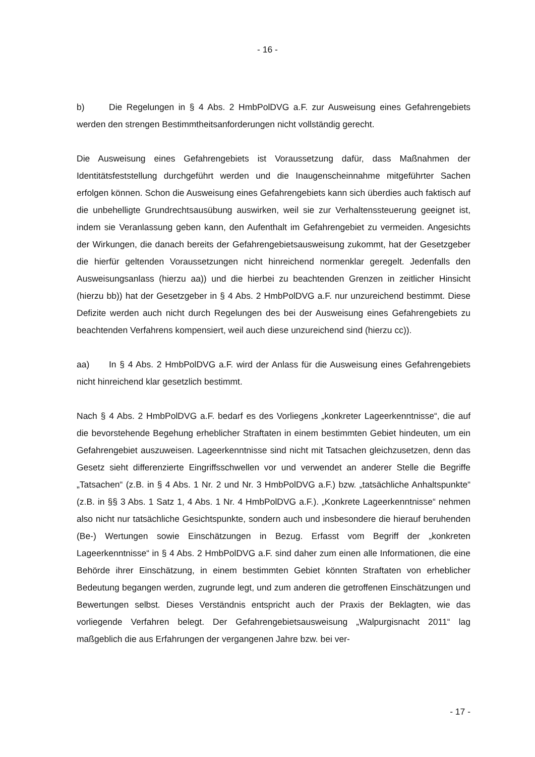- 16 -
b) Die Regelungen in § 4 Abs. 2 HmbPolDVG a.F. zur Ausweisung eines Gefahren­gebiets werden den strengen Bestimmtheitsanforderungen nicht vollständig gerecht.
Die Ausweisung eines Gefahrengebiets ist Voraussetzung dafür, dass Maßnahmen der Identitätsfeststellung durchgeführt werden und die Inaugenscheinnahme mitgeführter Sa­chen erfolgen können. Schon die Ausweisung eines Gefahrengebiets kann sich überdies auch faktisch auf die unbehelligte Grundrechtsausübung auswirken, weil sie zur Verhal­tenssteuerung geeignet ist, indem sie Veranlassung geben kann, den Aufenthalt im Ge­fahrengebiet zu vermeiden. Angesichts der Wirkungen, die danach bereits der Gefahren­gebietsausweisung zukommt, hat der Gesetzgeber die hierfür geltenden Voraussetzun­gen nicht hinreichend normenklar geregelt. Jedenfalls den Ausweisungsanlass (hier­zu aa)) und die hierbei zu beachtenden Grenzen in zeitlicher Hinsicht (hierzu bb)) hat der Gesetzgeber in § 4 Abs. 2 HmbPolDVG a.F. nur unzureichend bestimmt. Diese Defizite werden auch nicht durch Regelungen des bei der Ausweisung eines Gefahrengebiets zu beachtenden Verfahrens kompensiert, weil auch diese unzureichend sind (hierzu cc)).
aa) In § 4 Abs. 2 HmbPolDVG a.F. wird der Anlass für die Ausweisung eines Gefah­rengebiets nicht hinreichend klar gesetzlich bestimmt.
Nach § 4 Abs. 2 HmbPolDVG a.F. bedarf es des Vorliegens „konkreter Lageerkenntnis­se“, die auf die bevorstehende Begehung erheblicher Straftaten in einem bestimmten Ge­biet hindeuten, um ein Gefahrengebiet auszuweisen. Lageerkenntnisse sind nicht mit Tat­sachen gleichzusetzen, denn das Gesetz sieht differenzierte Eingriffsschwellen vor und verwendet an anderer Stelle die Begriffe „Tatsachen“ (z.B. in § 4 Abs. 1 Nr. 2 und Nr. 3 HmbPolDVG a.F.) bzw. „tatsächliche Anhaltspunkte“ (z.B. in §§ 3 Abs. 1 Satz 1, 4 Abs. 1 Nr. 4 HmbPolDVG a.F.). „Konkrete Lageerkenntnisse“ nehmen also nicht nur tatsächliche Gesichtspunkte, sondern auch und insbesondere die hierauf beruhenden (Be-) Wertun­gen sowie Einschätzungen in Bezug. Erfasst vom Begriff der „konkreten Lageerkenntnis­se“ in § 4 Abs. 2 HmbPolDVG a.F. sind daher zum einen alle Informationen, die eine Be­hörde ihrer Einschätzung, in einem bestimmten Gebiet könnten Straftaten von erheblicher Bedeutung begangen werden, zugrunde legt, und zum anderen die getroffenen Einschät­zungen und Bewertungen selbst. Dieses Verständnis entspricht auch der Praxis der Be­klagten, wie das vorliegende Verfahren belegt. Der Gefahrengebietsausweisung „Walpur­gisnacht 2011“ lag maßgeblich die aus Erfahrungen der vergangenen Jahre bzw. bei ver-
- 17 -